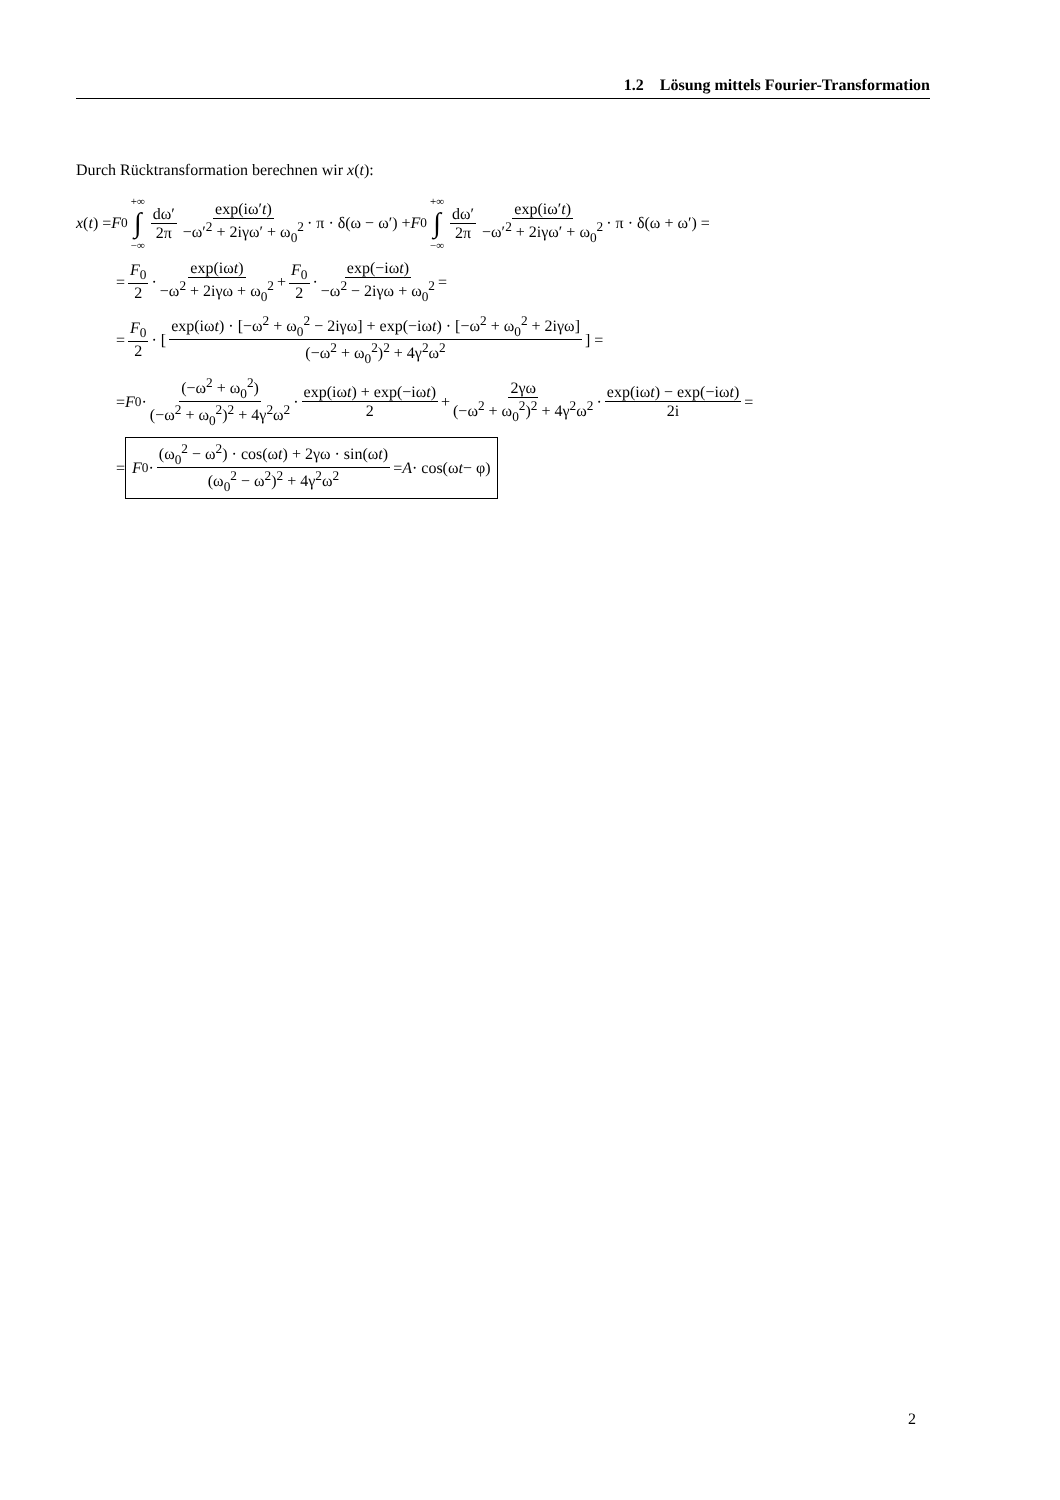1.2 Lösung mittels Fourier-Transformation
Durch Rücktransformation berechnen wir x(t):
x (t) = F<sub>0</sub> +∞ ∫ −∞ dω′ 2π exp(iω′t) −ω′<sup>2</sup> + 2iγω′ + ω<sub>0</sub><sup>2</sup> · π · δ(ω − ω′) + F<sub>0</sub> +∞ ∫ −∞ dω′ 2π exp(iω′t) −ω′<sup>2</sup> + 2iγω′ + ω<sub>0</sub><sup>2</sup> · π · δ(ω + ω′) =
= F<sub>0</sub> 2 · exp(iωt) −ω<sup>2</sup> + 2iγω + ω<sub>0</sub><sup>2</sup> + F<sub>0</sub> 2 · exp(−iωt) −ω<sup>2</sup> − 2iγω + ω<sub>0</sub><sup>2</sup> =
= F<sub>0</sub> 2 · [exp(iωt) · [−ω<sup>2</sup> + ω<sub>0</sub><sup>2</sup> − 2iγω] + exp(−iωt) · [−ω<sup>2</sup> + ω<sub>0</sub><sup>2</sup> + 2iγω] (−ω<sup>2</sup> + ω<sub>0</sub><sup>2</sup>)<sup>2</sup> + 4γ<sup>2</sup>ω<sup>2</sup>] =
= F<sub>0</sub> · (−ω<sup>2</sup> + ω<sub>0</sub><sup>2</sup>) (−ω<sup>2</sup> + ω<sub>0</sub><sup>2</sup>)<sup>2</sup> + 4γ<sup>2</sup>ω<sup>2</sup> · exp(iωt) + exp(−iωt) 2 + 2γω (−ω<sup>2</sup> + ω<sub>0</sub><sup>2</sup>)<sup>2</sup> + 4γ<sup>2</sup>ω<sup>2</sup> · exp(iωt) − exp(−iωt) 2i =
= F<sub>0</sub> · (ω<sub>0</sub><sup>2</sup> − ω<sup>2</sup>) · cos(ωt) + 2γω · sin(ωt) (ω<sub>0</sub><sup>2</sup> − ω<sup>2</sup>)<sup>2</sup> + 4γ<sup>2</sup>ω<sup>2</sup> = A · cos(ω t − φ)
2